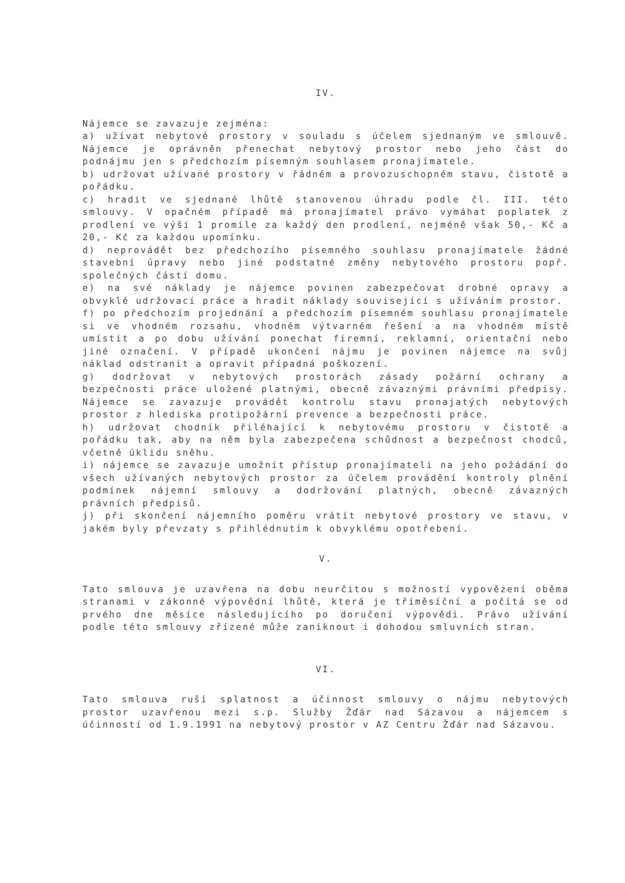IV.
Nájemce se zavazuje zejména:
a) užívat nebytové prostory v souladu s účelem sjednaným ve smlouvě. Nájemce je oprávněn přenechat nebytový prostor nebo jeho část do podnájmu jen s předchozím písemným souhlasem pronajímatele.
b) udržovat užívané prostory v řádném a provozuschopném stavu, čistotě a pořádku.
c) hradit ve sjednané lhůtě stanovenou úhradu podle čl. III. této smlouvy. V opačném případě má pronajímatel právo vymáhat poplatek z prodlení ve výši 1 promile za každý den prodlení, nejméně však 50,- Kč a 20,- Kč za každou upomínku.
d) neprovádět bez předchozího písemného souhlasu pronajímatele žádné stavební úpravy nebo jiné podstatné změny nebytového prostoru popř. společných částí domu.
e) na své náklady je nájemce povinen zabezpečovat drobné opravy a obvyklé udržovací práce a hradit náklady související s užíváním prostor.
f) po předchozím projednání a předchozím písemném souhlasu pronajímatele si ve vhodném rozsahu, vhodném výtvarném řešení a na vhodném místě umístit a po dobu užívání ponechat firemní, reklamní, orientační nebo jiné označení. V případě ukončení nájmu je povinen nájemce na svůj náklad odstranit a opravit případná poškození.
g) dodržovat v nebytových prostorách zásady požární ochrany a bezpečnosti práce uložené platnými, obecně závaznými právními předpisy. Nájemce se zavazuje provádět kontrolu stavu pronajatých nebytových prostor z hlediska protipožární prevence a bezpečnosti práce.
h) udržovat chodník přiléhající k nebytovému prostoru v čistotě a pořádku tak, aby na něm byla zabezpečena schůdnost a bezpečnost chodců, včetně úklidu sněhu.
i) nájemce se zavazuje umožnit přístup pronajímateli na jeho požádání do všech užívaných nebytových prostor za účelem provádění kontroly plnění podmínek nájemní smlouvy a dodržování platných, obecně závazných právních předpisů.
j) při skončení nájemního poměru vrátit nebytové prostory ve stavu, v jakém byly převzaty s přihlédnutím k obvyklému opotřebení.
V.
Tato smlouva je uzavřena na dobu neurčitou s možností vypovězení oběma stranami v zákonné výpovědní lhůtě, která je tříměsíční a počítá se od prvého dne měsíce následujícího po doručení výpovědi. Právo užívání podle této smlouvy zřízené může zaniknout i dohodou smluvních stran.
VI.
Tato smlouva ruší splatnost a účinnost smlouvy o nájmu nebytových prostor uzavřenou mezi s.p. Služby Žďár nad Sázavou a nájemcem s účinností od 1.9.1991 na nebytový prostor v AZ Centru Žďár nad Sázavou.